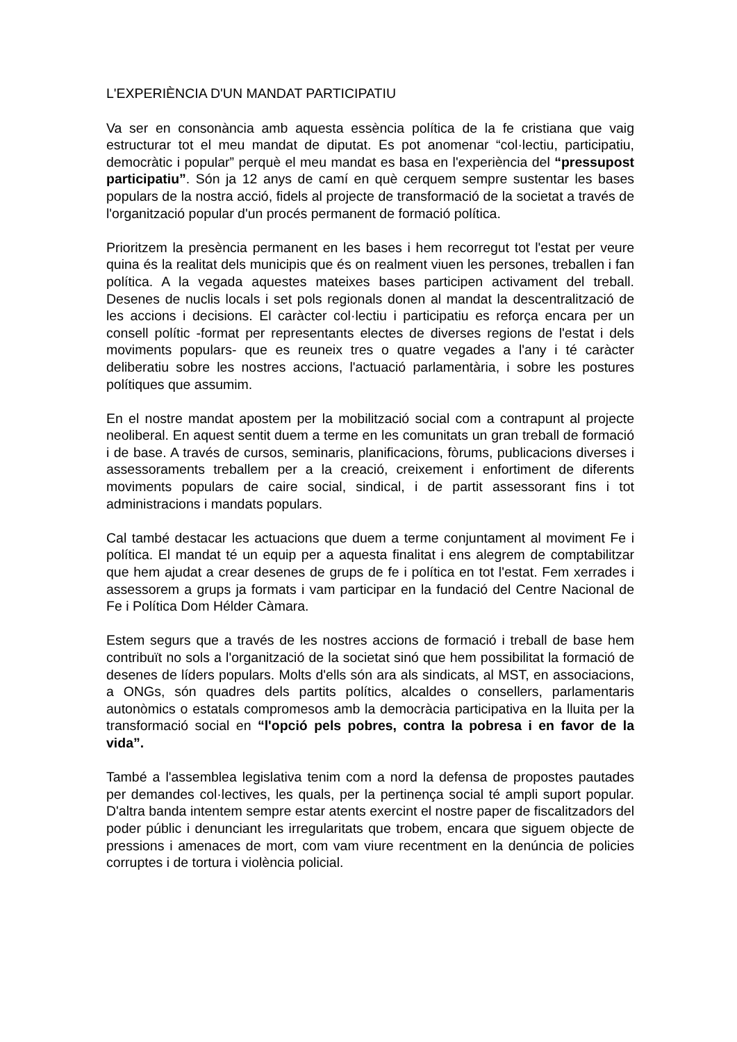L'EXPERIÈNCIA D'UN MANDAT PARTICIPATIU
Va ser en consonància amb aquesta essència política de la fe cristiana que vaig estructurar tot el meu mandat de diputat. Es pot anomenar “col·lectiu, participatiu, democràtic i popular” perquè el meu mandat es basa en l'experiència del “pressupost participatiu”. Són ja 12 anys de camí en què cerquem sempre sustentar les bases populars de la nostra acció, fidels al projecte de transformació de la societat a través de l'organització popular d'un procés permanent de formació política.
Prioritzem la presència permanent en les bases i hem recorregut tot l'estat per veure quina és la realitat dels municipis que és on realment viuen les persones, treballen i fan política. A la vegada aquestes mateixes bases participen activament del treball. Desenes de nuclis locals i set pols regionals donen al mandat la descentralització de les accions i decisions. El caràcter col·lectiu i participatiu es reforça encara per un consell polític -format per representants electes de diverses regions de l'estat i dels moviments populars- que es reuneix tres o quatre vegades a l'any i té caràcter deliberatiu sobre les nostres accions, l'actuació parlamentària, i sobre les postures polítiques que assumim.
En el nostre mandat apostem per la mobilització social com a contrapunt al projecte neoliberal. En aquest sentit duem a terme en les comunitats un gran treball de formació i de base. A través de cursos, seminaris, planificacions, fòrums, publicacions diverses i assessoraments treballem per a la creació, creixement i enfortiment de diferents moviments populars de caire social, sindical, i de partit assessorant fins i tot administracions i mandats populars.
Cal també destacar les actuacions que duem a terme conjuntament al moviment Fe i política. El mandat té un equip per a aquesta finalitat i ens alegrem de comptabilitzar que hem ajudat a crear desenes de grups de fe i política en tot l'estat. Fem xerrades i assessorem a grups ja formats i vam participar en la fundació del Centre Nacional de Fe i Política Dom Hélder Càmara.
Estem segurs que a través de les nostres accions de formació i treball de base hem contribuït no sols a l'organització de la societat sinó que hem possibilitat la formació de desenes de líders populars. Molts d'ells són ara als sindicats, al MST, en associacions, a ONGs, són quadres dels partits polítics, alcaldes o consellers, parlamentaris autonòmics o estatals compromesos amb la democràcia participativa en la lluita per la transformació social en “l'opció pels pobres, contra la pobresa i en favor de la vida”.
També a l'assemblea legislativa tenim com a nord la defensa de propostes pautades per demandes col·lectives, les quals, per la pertinença social té ampli suport popular. D'altra banda intentem sempre estar atents exercint el nostre paper de fiscalitzadors del poder públic i denunciant les irregularitats que trobem, encara que siguem objecte de pressions i amenaces de mort, com vam viure recentment en la denúncia de policies corruptes i de tortura i violència policial.